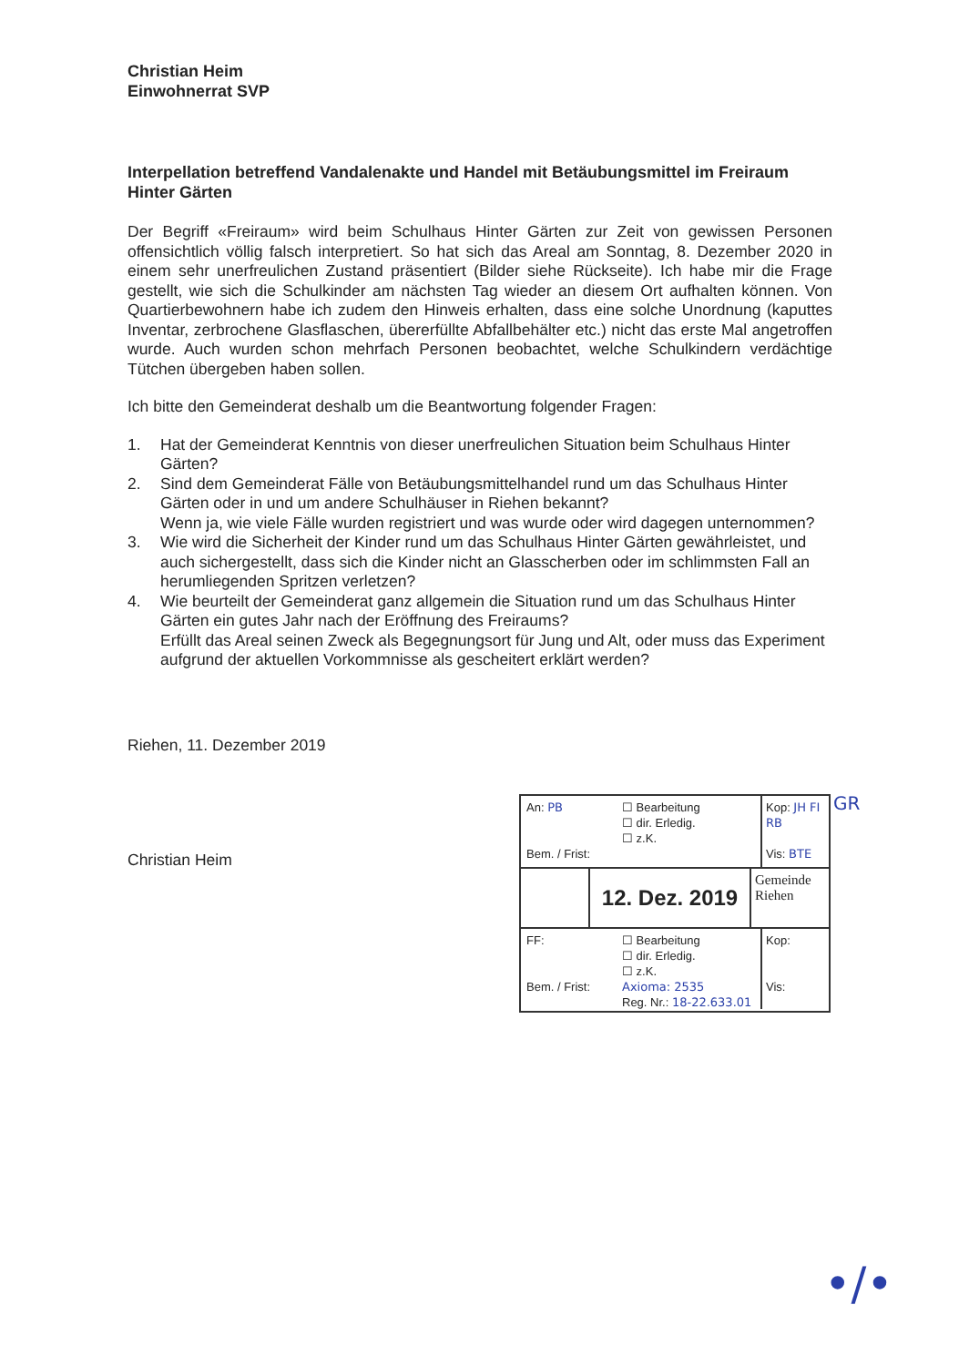Christian Heim
Einwohnerrat SVP
Interpellation betreffend Vandalenakte und Handel mit Betäubungsmittel im Freiraum Hinter Gärten
Der Begriff «Freiraum» wird beim Schulhaus Hinter Gärten zur Zeit von gewissen Personen offensichtlich völlig falsch interpretiert. So hat sich das Areal am Sonntag, 8. Dezember 2020 in einem sehr unerfreulichen Zustand präsentiert (Bilder siehe Rückseite). Ich habe mir die Frage gestellt, wie sich die Schulkinder am nächsten Tag wieder an diesem Ort aufhalten können. Von Quartierbewohnern habe ich zudem den Hinweis erhalten, dass eine solche Unordnung (kaputtes Inventar, zerbrochene Glasflaschen, übererfüllte Abfallbehälter etc.) nicht das erste Mal angetroffen wurde. Auch wurden schon mehrfach Personen beobachtet, welche Schulkindern verdächtige Tütchen übergeben haben sollen.
Ich bitte den Gemeinderat deshalb um die Beantwortung folgender Fragen:
1. Hat der Gemeinderat Kenntnis von dieser unerfreulichen Situation beim Schulhaus Hinter Gärten?
2. Sind dem Gemeinderat Fälle von Betäubungsmittelhandel rund um das Schulhaus Hinter Gärten oder in und um andere Schulhäuser in Riehen bekannt?
Wenn ja, wie viele Fälle wurden registriert und was wurde oder wird dagegen unternommen?
3. Wie wird die Sicherheit der Kinder rund um das Schulhaus Hinter Gärten gewährleistet, und auch sichergestellt, dass sich die Kinder nicht an Glasscherben oder im schlimmsten Fall an herumliegenden Spritzen verletzen?
4. Wie beurteilt der Gemeinderat ganz allgemein die Situation rund um das Schulhaus Hinter Gärten ein gutes Jahr nach der Eröffnung des Freiraums?
Erfüllt das Areal seinen Zweck als Begegnungsort für Jung und Alt, oder muss das Experiment aufgrund der aktuellen Vorkommnisse als gescheitert erklärt werden?
Riehen, 11. Dezember 2019
Christian Heim
An: PB
Bem. / Frist:
☐ Bearbeitung
☐ dir. Erledig.
☐ z.K.
Kop: JH FI RB
Vis: BTE
12. Dez. 2019
Gemeinde
Riehen
FF:
Bem. / Frist:
☐ Bearbeitung
☐ dir. Erledig.
☐ z.K.
Axioma: 2535
Reg. Nr.: 18-22.633.01
Kop:
Vis:
GR
•/•